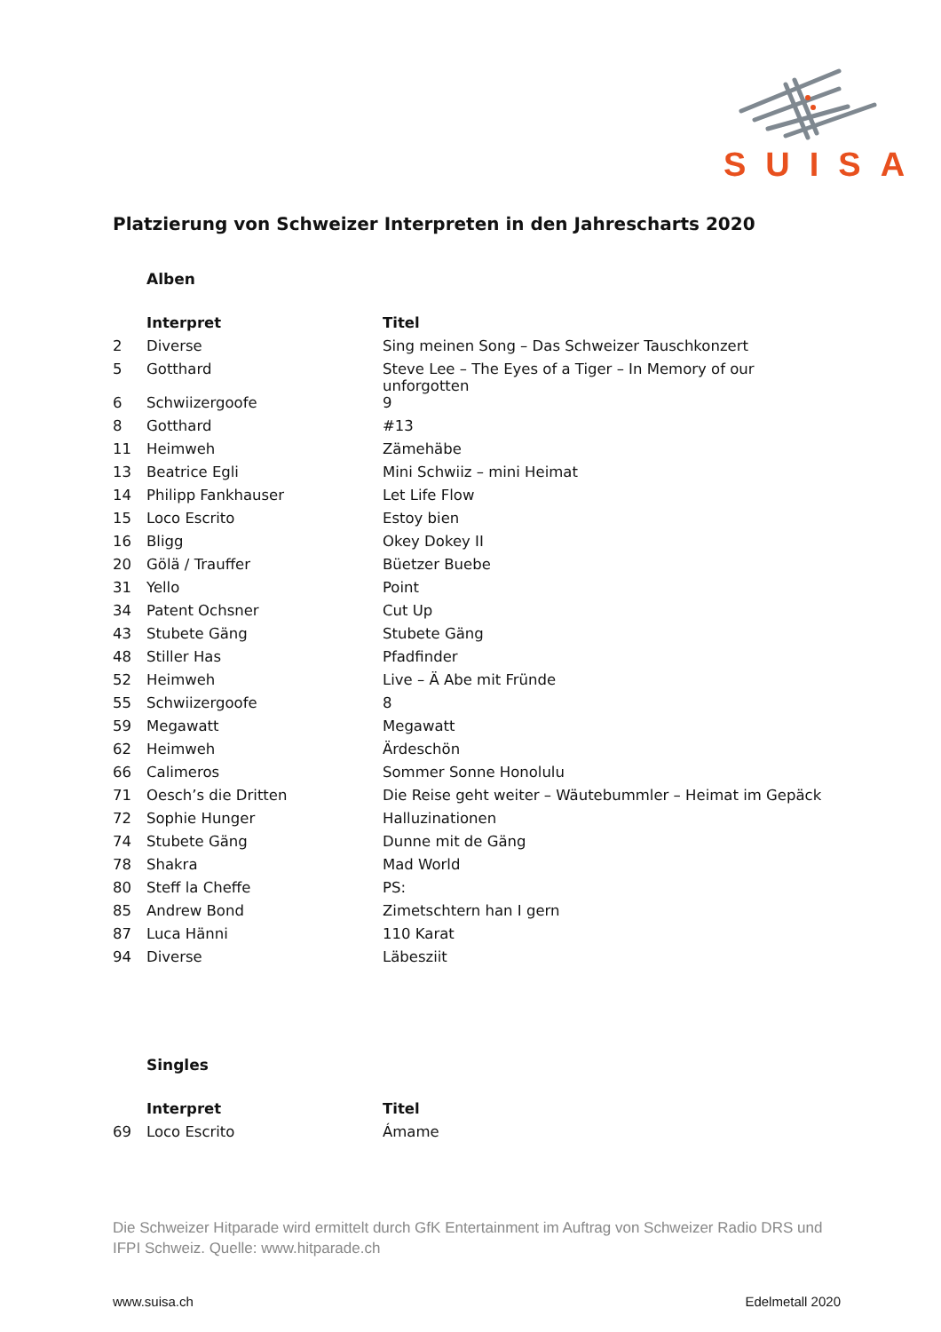SUISA
Platzierung von Schweizer Interpreten in den Jahrescharts 2020
Alben
| | Interpret | Titel |
| 2 | Diverse | Sing meinen Song – Das Schweizer Tauschkonzert |
| 5 | Gotthard | Steve Lee – The Eyes of a Tiger – In Memory of our unforgotten |
| 6 | Schwiizergoofe | 9 |
| 8 | Gotthard | #13 |
| 11 | Heimweh | Zämehäbe |
| 13 | Beatrice Egli | Mini Schwiiz – mini Heimat |
| 14 | Philipp Fankhauser | Let Life Flow |
| 15 | Loco Escrito | Estoy bien |
| 16 | Bligg | Okey Dokey II |
| 20 | Gölä / Trauffer | Büetzer Buebe |
| 31 | Yello | Point |
| 34 | Patent Ochsner | Cut Up |
| 43 | Stubete Gäng | Stubete Gäng |
| 48 | Stiller Has | Pfadfinder |
| 52 | Heimweh | Live – Ä Abe mit Fründe |
| 55 | Schwiizergoofe | 8 |
| 59 | Megawatt | Megawatt |
| 62 | Heimweh | Ärdeschön |
| 66 | Calimeros | Sommer Sonne Honolulu |
| 71 | Oesch’s die Dritten | Die Reise geht weiter – Wäutebummler – Heimat im Gepäck |
| 72 | Sophie Hunger | Halluzinationen |
| 74 | Stubete Gäng | Dunne mit de Gäng |
| 78 | Shakra | Mad World |
| 80 | Steff la Cheffe | PS: |
| 85 | Andrew Bond | Zimetschtern han I gern |
| 87 | Luca Hänni | 110 Karat |
| 94 | Diverse | Läbesziit |
Singles
| | Interpret | Titel |
| 69 | Loco Escrito | Ámame |
Die Schweizer Hitparade wird ermittelt durch GfK Entertainment im Auftrag von Schweizer Radio DRS und IFPI Schweiz. Quelle: www.hitparade.ch
www.suisa.ch Edelmetall 2020